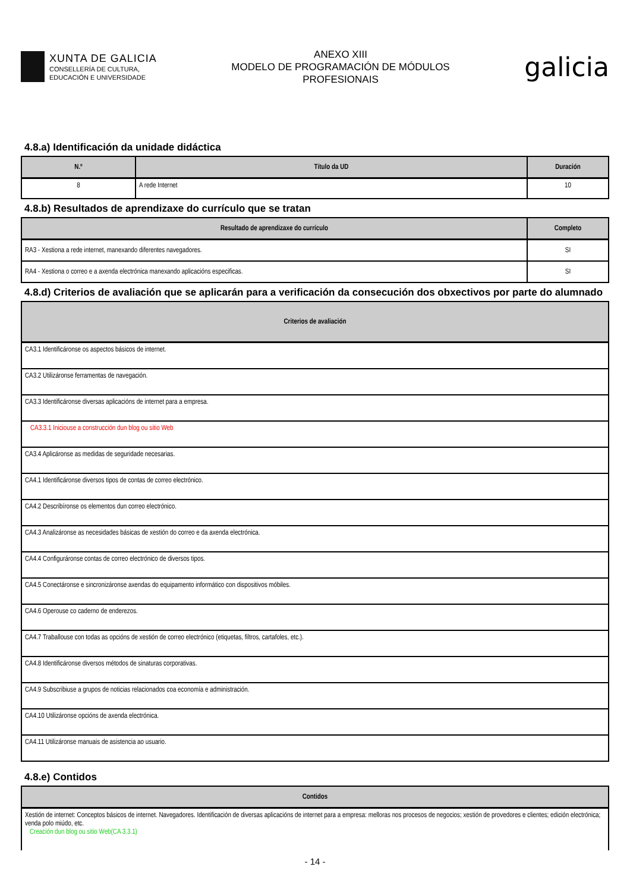XUNTA DE GALICIA
CONSELLERÍA DE CULTURA,
EDUCACIÓN E UNIVERSIDADE
ANEXO XIII
MODELO DE PROGRAMACIÓN DE MÓDULOS
PROFESIONAIS
galicia
4.8.a) Identificación da unidade didáctica
| N.º | Título da UD | Duración |
| --- | --- | --- |
| 8 | A rede Internet | 10 |
4.8.b) Resultados de aprendizaxe do currículo que se tratan
| Resultado de aprendizaxe do currículo | Completo |
| --- | --- |
| RA3 - Xestiona a rede internet, manexando diferentes navegadores. | SI |
| RA4 - Xestiona o correo e a axenda electrónica manexando aplicacións especificas. | SI |
4.8.d) Criterios de avaliación que se aplicarán para a verificación da consecución dos obxectivos por parte do alumnado
| Criterios de avaliación |
| --- |
| CA3.1 Identificáronse os aspectos básicos de internet. |
| CA3.2 Utilizáronse ferramentas de navegación. |
| CA3.3 Identificáronse diversas aplicacións de internet para a empresa. |
| CA3.3.1 Iniciouse a construcción dun blog ou sitio Web |
| CA3.4 Aplicáronse as medidas de seguridade necesarias. |
| CA4.1 Identificáronse diversos tipos de contas de correo electrónico. |
| CA4.2 Describíronse os elementos dun correo electrónico. |
| CA4.3 Analizáronse as necesidades básicas de xestión do correo e da axenda electrónica. |
| CA4.4 Configuráronse contas de correo electrónico de diversos tipos. |
| CA4.5 Conectáronse e sincronizáronse axendas do equipamento informático con dispositivos móbiles. |
| CA4.6 Operouse co caderno de enderezos. |
| CA4.7 Traballouse con todas as opcións de xestión de correo electrónico (etiquetas, filtros, cartafoles, etc.). |
| CA4.8 Identificáronse diversos métodos de sinaturas corporativas. |
| CA4.9 Subscribiuse a grupos de noticias relacionados coa economía e administración. |
| CA4.10 Utilizáronse opcións de axenda electrónica. |
| CA4.11 Utilizáronse manuais de asistencia ao usuario. |
4.8.e) Contidos
| Contidos |
| --- |
| Xestión de internet: Conceptos básicos de internet. Navegadores. Identificación de diversas aplicacións de internet para a empresa: melloras nos procesos de negocios; xestión de provedores e clientes; edición electrónica; venda polo miúdo, etc. Creación dun blog ou sitio Web(CA 3.3.1) |
- 14 -